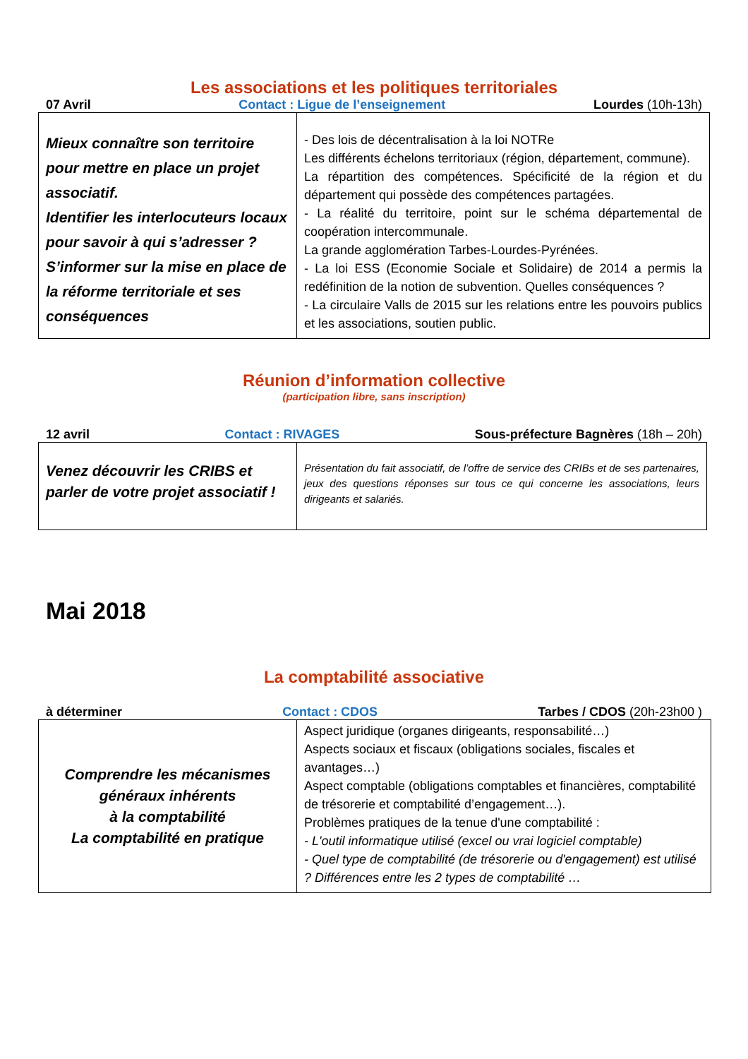Les associations et les politiques territoriales
07 Avril Contact : Ligue de l’enseignement Lourdes (10h-13h)
| Mieux connaître son territoire pour mettre en place un projet associatif. Identifier les interlocuteurs locaux pour savoir à qui s’adresser ? S’informer sur la mise en place de la réforme territoriale et ses conséquences | - Des lois de décentralisation à la loi NOTRe Les différents échelons territoriaux (région, département, commune). La répartition des compétences. Spécificité de la région et du département qui possède des compétences partagées. - La réalité du territoire, point sur le schéma départemental de coopération intercommunale. La grande agglomération Tarbes-Lourdes-Pyrénées. - La loi ESS (Economie Sociale et Solidaire) de 2014 a permis la redéfinition de la notion de subvention. Quelles conséquences ? - La circulaire Valls de 2015 sur les relations entre les pouvoirs publics et les associations, soutien public. |
Réunion d’information collective
(participation libre, sans inscription)
12 avril Contact : RIVAGES Sous-préfecture Bagnères (18h – 20h)
| Venez découvrir les CRIBS et parler de votre projet associatif ! | Présentation du fait associatif, de l’offre de service des CRIBs et de ses partenaires, jeux des questions réponses sur tous ce qui concerne les associations, leurs dirigeants et salariés. |
Mai 2018
La comptabilité associative
à déterminer Contact : CDOS Tarbes / CDOS (20h-23h00 )
| Comprendre les mécanismes généraux inhérents à la comptabilité La comptabilité en pratique | Aspect juridique (organes dirigeants, responsabilité…) Aspects sociaux et fiscaux (obligations sociales, fiscales et avantages…) Aspect comptable (obligations comptables et financières, comptabilité de trésorerie et comptabilité d’engagement…). Problèmes pratiques de la tenue d'une comptabilité : - L'outil informatique utilisé (excel ou vrai logiciel comptable) - Quel type de comptabilité (de trésorerie ou d'engagement) est utilisé ? Différences entre les 2 types de comptabilité … |